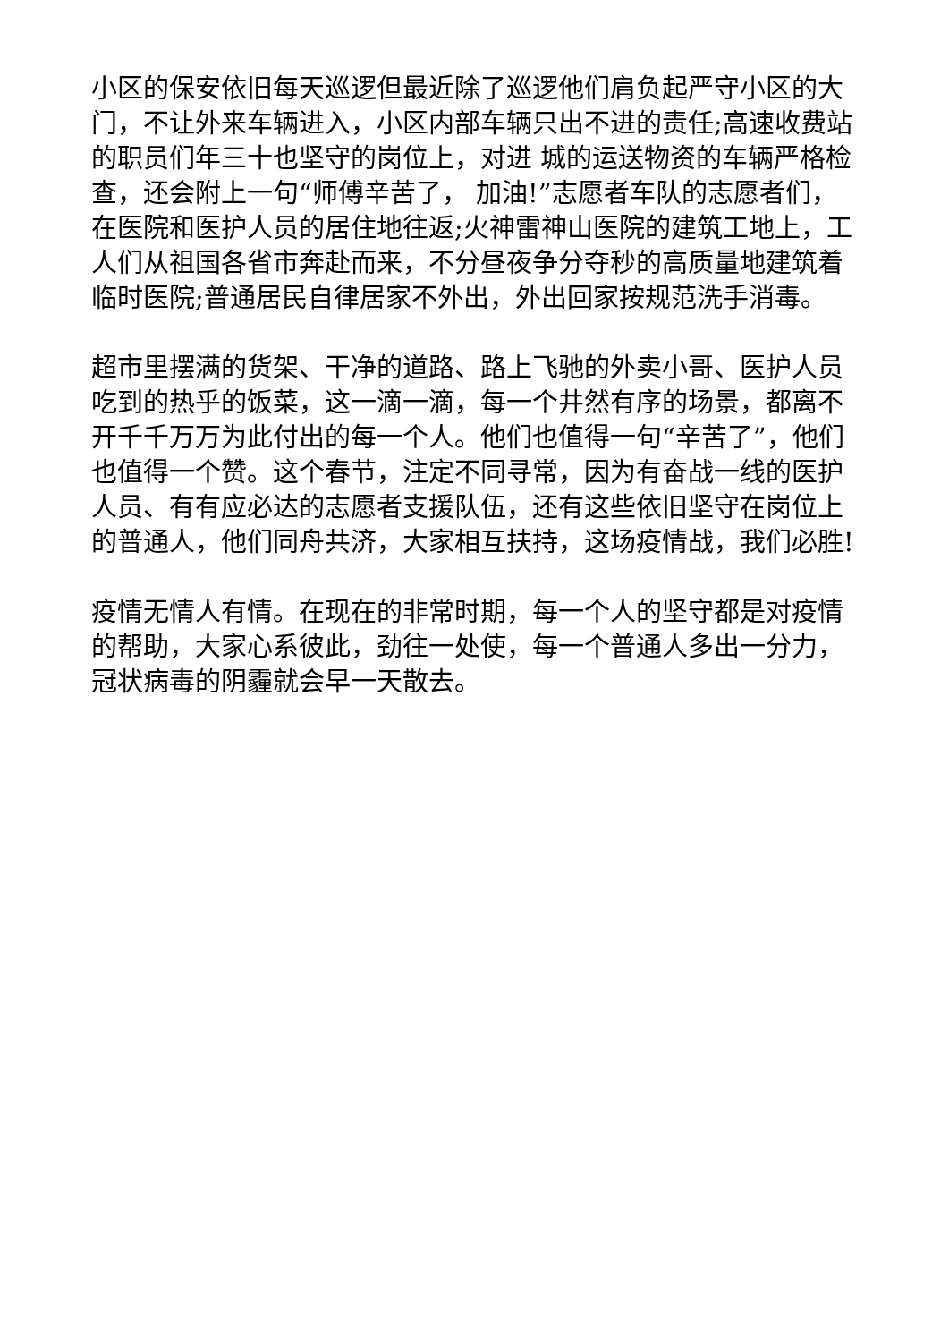小区的保安依旧每天巡逻但最近除了巡逻他们肩负起严守小区的大门，不让外来车辆进入，小区内部车辆只出不进的责任;高速收费站的职员们年三十也坚守的岗位上，对进 城的运送物资的车辆严格检查，还会附上一句“师傅辛苦了， 加油!”志愿者车队的志愿者们，在医院和医护人员的居住地往返;火神雷神山医院的建筑工地上，工人们从祖国各省市奔赴而来，不分昼夜争分夺秒的高质量地建筑着临时医院;普通居民自律居家不外出，外出回家按规范洗手消毒。
超市里摆满的货架、干净的道路、路上飞驰的外卖小哥、医护人员吃到的热乎的饭菜，这一滴一滴，每一个井然有序的场景，都离不开千千万万为此付出的每一个人。他们也值得一句“辛苦了”，他们也值得一个赞。这个春节，注定不同寻常，因为有奋战一线的医护人员、有有应必达的志愿者支援队伍，还有这些依旧坚守在岗位上的普通人，他们同舟共济，大家相互扶持，这场疫情战，我们必胜!
疫情无情人有情。在现在的非常时期，每一个人的坚守都是对疫情的帮助，大家心系彼此，劲往一处使，每一个普通人多出一分力，冠状病毒的阴霾就会早一天散去。